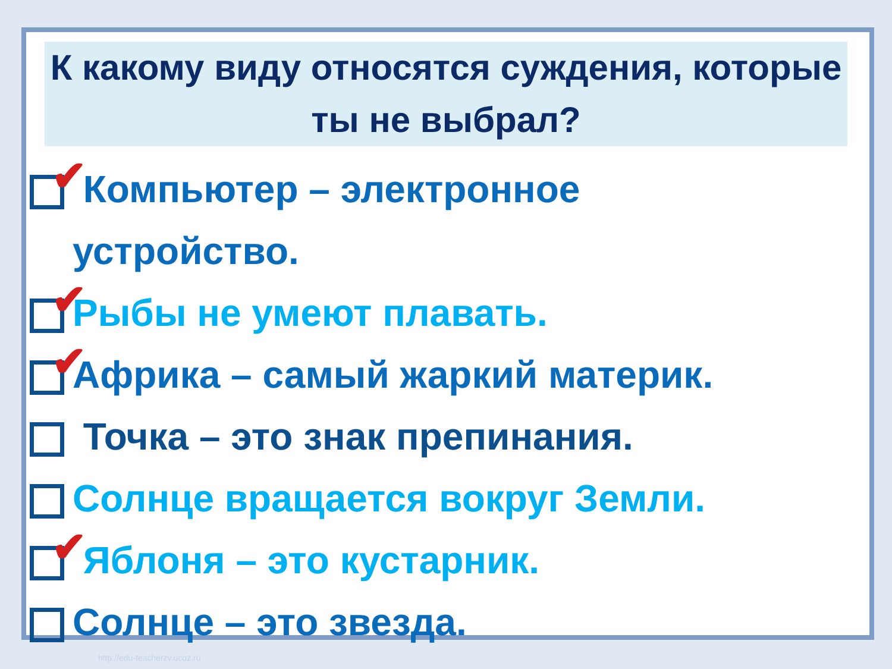К какому виду относятся суждения, которые ты не выбрал?
✔ Компьютер – электронное
устройство.
✔ Рыбы не умеют плавать.
✔ Африка – самый жаркий материк.
Точка – это знак препинания.
Солнце вращается вокруг Земли.
✔ Яблоня – это кустарник.
Солнце – это звезда.
http://edu-teacherzv.ucoz.ru